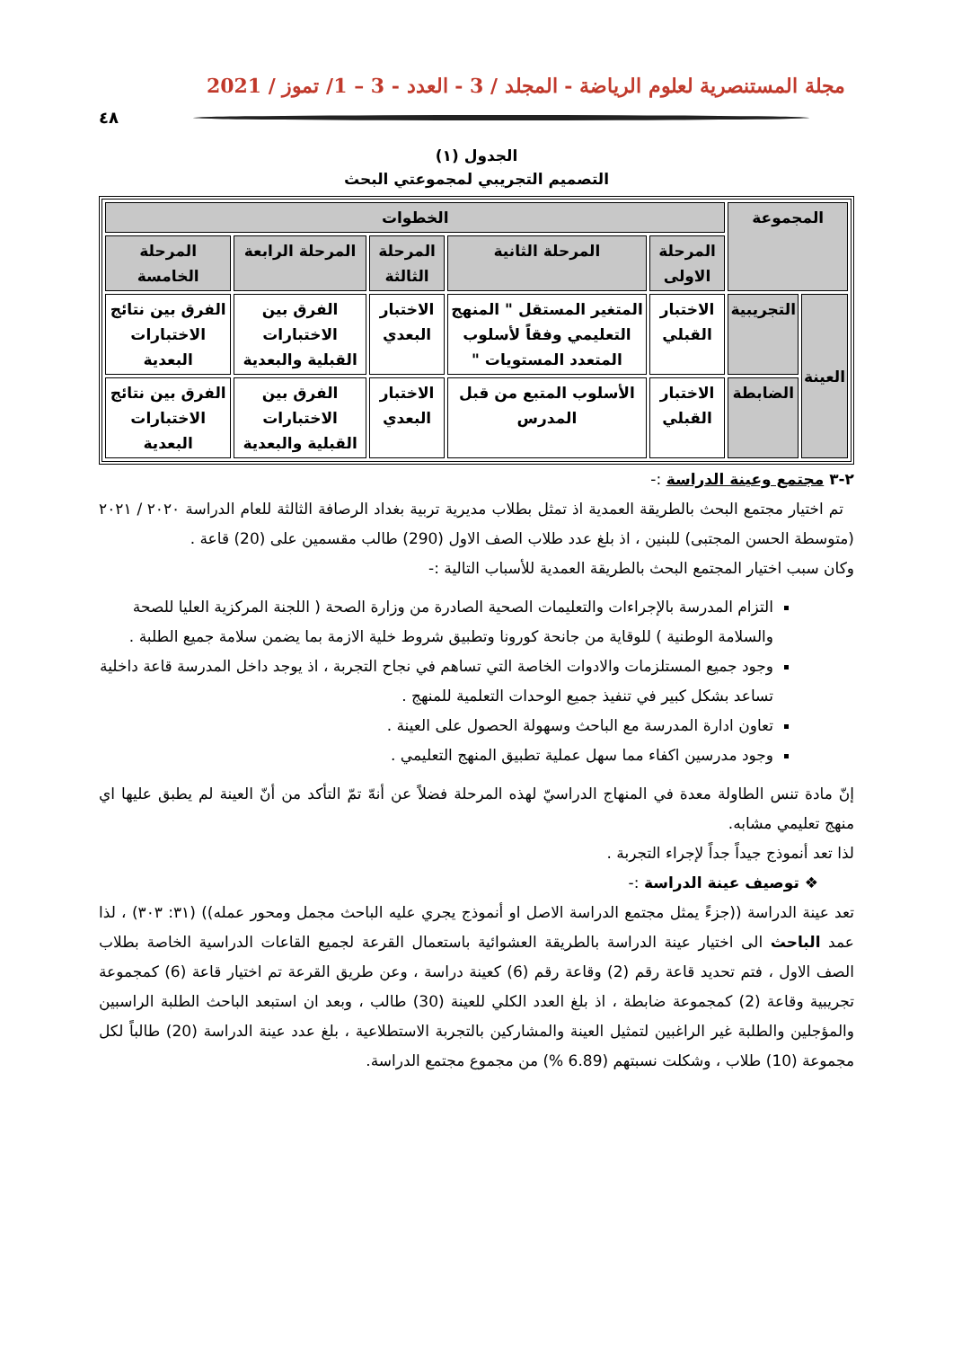مجلة المستنصرية لعلوم الرياضة - المجلد / 3 - العدد - 3 – 1/ تموز / 2021
٤٨
الجدول (١)
التصميم التجريبي لمجموعتي البحث
| المجموعة | | الخطوات | | | | |
| --- | --- | --- | --- | --- | --- | --- |
| | | المرحلة الاولى | المرحلة الثانية | المرحلة الثالثة | المرحلة الرابعة | المرحلة الخامسة |
| العينة | التجريبية | الاختبار القبلي | المتغير المستقل " المنهج التعليمي وفقاً لأسلوب المتعدد المستويات " | الاختبار البعدي | الفرق بين الاختبارات القبلية والبعدية | الفرق بين نتائج الاختبارات البعدية |
| | الضابطة | الاختبار القبلي | الأسلوب المتبع من قبل المدرس | الاختبار البعدي | الفرق بين الاختبارات القبلية والبعدية | الفرق بين نتائج الاختبارات البعدية |
٢-٣ مجتمع وعينة الدراسة :-
تم اختيار مجتمع البحث بالطريقة العمدية اذ تمثل بطلاب مديرية تربية بغداد الرصافة الثالثة للعام الدراسة ٢٠٢٠ / ٢٠٢١ (متوسطة الحسن المجتبى) للبنين ، اذ بلغ عدد طلاب الصف الاول (290) طالب مقسمين على (20) قاعة .
وكان سبب اختيار المجتمع البحث بالطريقة العمدية للأسباب التالية :-
التزام المدرسة بالإجراءات والتعليمات الصحية الصادرة من وزارة الصحة ( اللجنة المركزية العليا للصحة والسلامة الوطنية ) للوقاية من جانحة كورونا وتطبيق شروط خلية الازمة بما يضمن سلامة جميع الطلبة .
وجود جميع المستلزمات والادوات الخاصة التي تساهم في نجاح التجربة ، اذ يوجد داخل المدرسة قاعة داخلية تساعد بشكل كبير في تنفيذ جميع الوحدات التعلمية للمنهج .
تعاون ادارة المدرسة مع الباحث وسهولة الحصول على العينة .
وجود مدرسين اكفاء مما سهل عملية تطبيق المنهج التعليمي .
إنّ مادة تنس الطاولة معدة في المنهاج الدراسيّ لهذه المرحلة فضلاً عن أنهّ تمّ التأكد من أنّ العينة لم يطبق عليها اي منهج تعليمي مشابه.
لذا تعد أنموذج جيداً جداً لإجراء التجربة .
❖ توصيف عينة الدراسة :-
تعد عينة الدراسة ((جزءً يمثل مجتمع الدراسة الاصل او أنموذج يجري عليه الباحث مجمل ومحور عمله)) (٣١: ٣٠٣) ، لذا عمد الباحث الى اختيار عينة الدراسة بالطريقة العشوائية باستعمال القرعة لجميع القاعات الدراسية الخاصة بطلاب الصف الاول ، فتم تحديد قاعة رقم (2) وقاعة رقم (6) كعينة دراسة ، وعن طريق القرعة تم اختيار قاعة (6) كمجموعة تجريبية وقاعة (2) كمجموعة ضابطة ، اذ بلغ العدد الكلي للعينة (30) طالب ، وبعد ان استبعد الباحث الطلبة الراسبين والمؤجلين والطلبة غير الراغبين لتمثيل العينة والمشاركين بالتجربة الاستطلاعية ، بلغ عدد عينة الدراسة (20) طالباً لكل مجموعة (10) طلاب ، وشكلت نسبتهم (6.89 %) من مجموع مجتمع الدراسة.